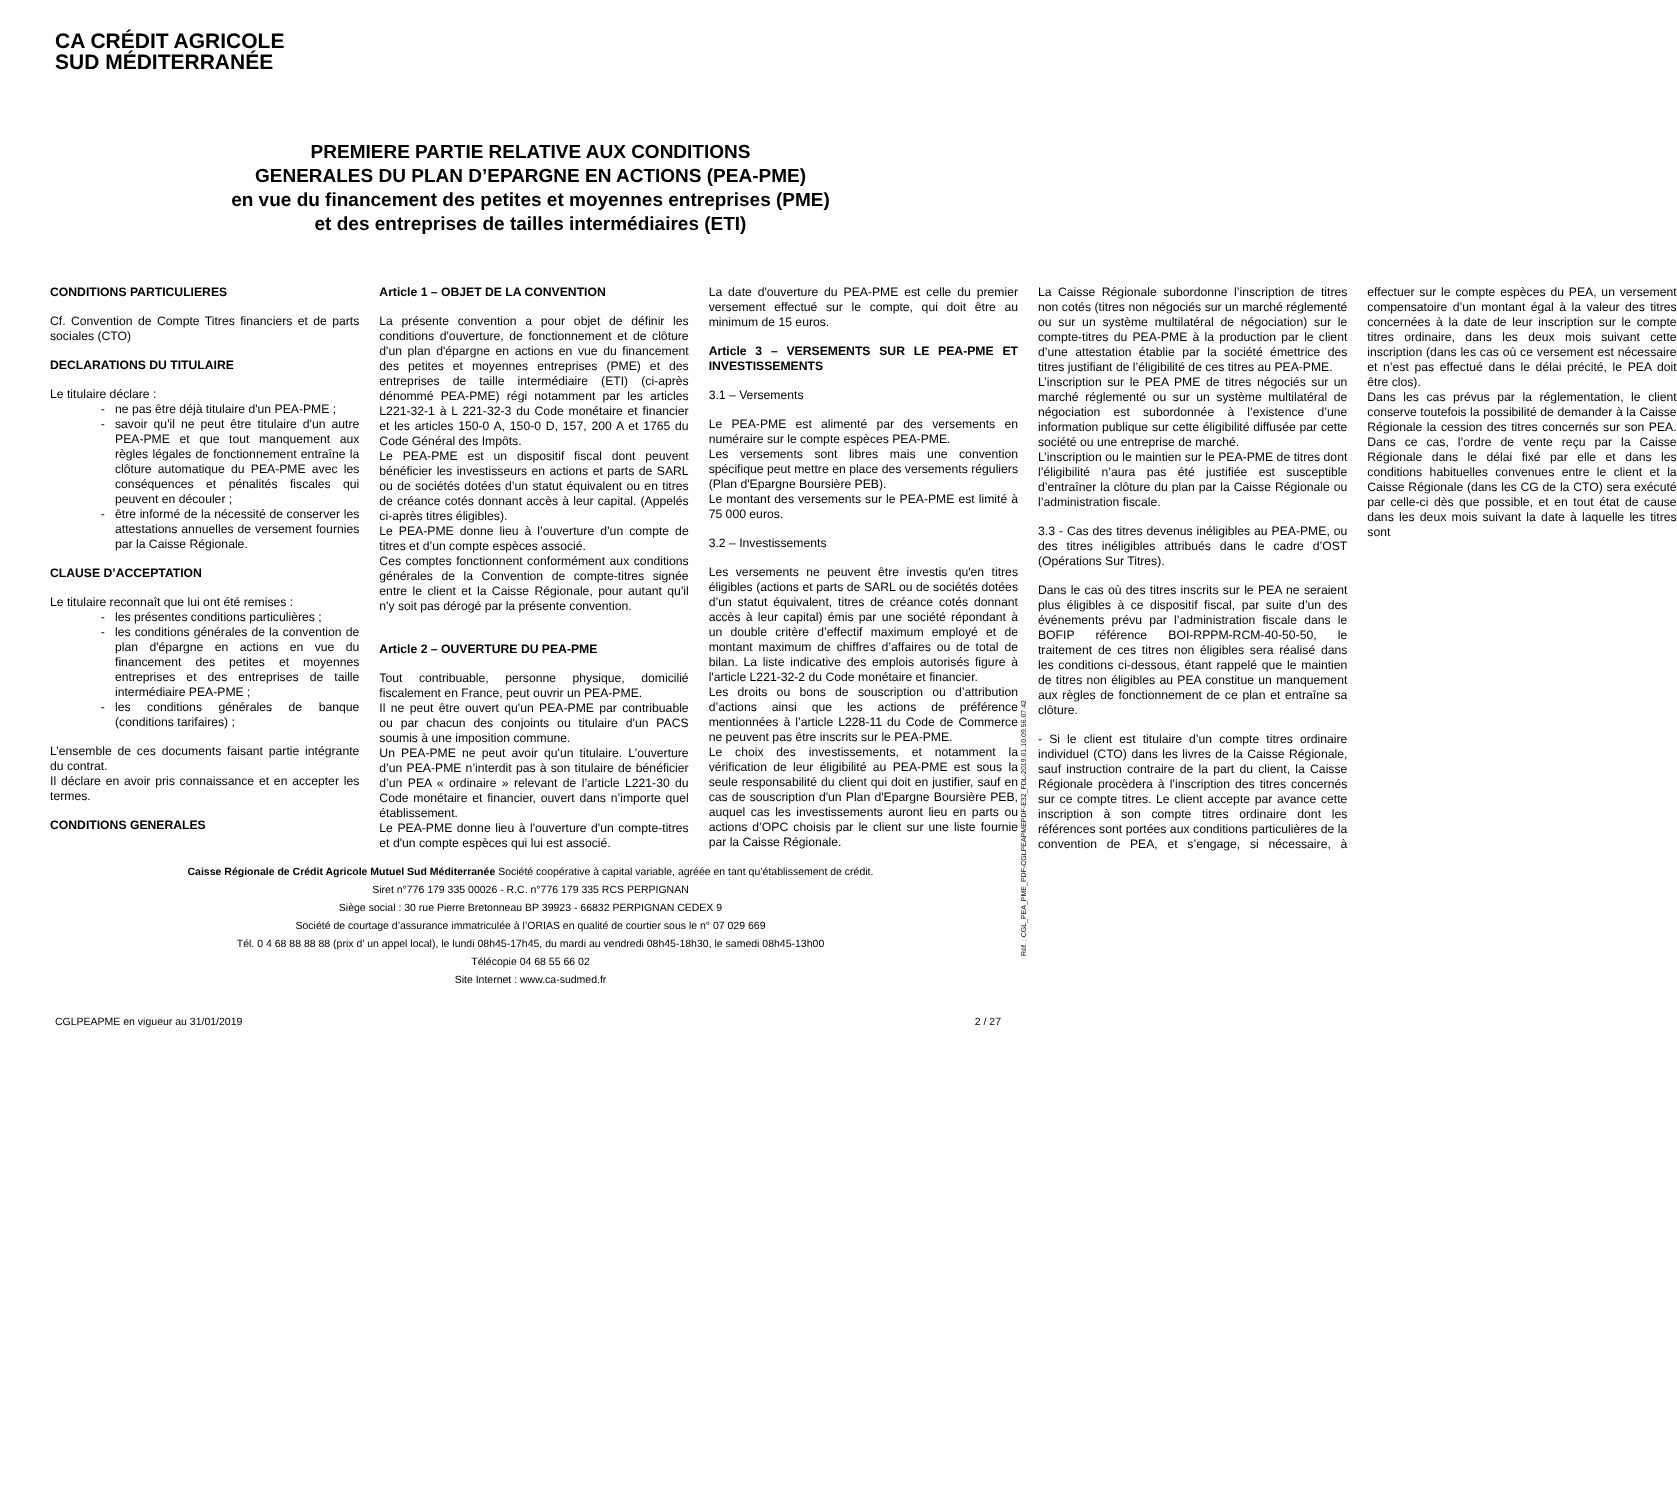CA CRÉDIT AGRICOLE
SUD MÉDITERRANÉE
PREMIERE PARTIE RELATIVE AUX CONDITIONS
GENERALES DU PLAN D’EPARGNE EN ACTIONS (PEA-PME)
en vue du financement des petites et moyennes entreprises (PME)
et des entreprises de tailles intermédiaires (ETI)
CONDITIONS PARTICULIERES
Cf. Convention de Compte Titres financiers et de parts sociales (CTO)
DECLARATIONS DU TITULAIRE
Le titulaire déclare :
ne pas être déjà titulaire d'un PEA-PME ;
savoir qu'il ne peut être titulaire d'un autre PEA-PME et que tout manquement aux règles légales de fonctionnement entraîne la clôture automatique du PEA-PME avec les conséquences et pénalités fiscales qui peuvent en découler ;
être informé de la nécessité de conserver les attestations annuelles de versement fournies par la Caisse Régionale.
CLAUSE D’ACCEPTATION
Le titulaire reconnaît que lui ont été remises :
les présentes conditions particulières ;
les conditions générales de la convention de plan d'épargne en actions en vue du financement des petites et moyennes entreprises et des entreprises de taille intermédiaire PEA-PME ;
les conditions générales de banque (conditions tarifaires) ;
L’ensemble de ces documents faisant partie intégrante du contrat.
Il déclare en avoir pris connaissance et en accepter les termes.
CONDITIONS GENERALES
Article 1 – OBJET DE LA CONVENTION
La présente convention a pour objet de définir les conditions d'ouverture, de fonctionnement et de clôture d'un plan d'épargne en actions en vue du financement des petites et moyennes entreprises (PME) et des entreprises de taille intermédiaire (ETI) (ci-après dénommé PEA-PME) régi notamment par les articles L221-32-1 à L 221-32-3 du Code monétaire et financier et les articles 150-0 A, 150-0 D, 157, 200 A et 1765 du Code Général des Impôts.
Le PEA-PME est un dispositif fiscal dont peuvent bénéficier les investisseurs en actions et parts de SARL ou de sociétés dotées d’un statut équivalent ou en titres de créance cotés donnant accès à leur capital. (Appelés ci-après titres éligibles).
Le PEA-PME donne lieu à l’ouverture d’un compte de titres et d’un compte espèces associé.
Ces comptes fonctionnent conformément aux conditions générales de la Convention de compte-titres signée entre le client et la Caisse Régionale, pour autant qu'il n'y soit pas dérogé par la présente convention.
Article 2 – OUVERTURE DU PEA-PME
Tout contribuable, personne physique, domicilié fiscalement en France, peut ouvrir un PEA-PME.
Il ne peut être ouvert qu'un PEA-PME par contribuable ou par chacun des conjoints ou titulaire d'un PACS soumis à une imposition commune.
Un PEA-PME ne peut avoir qu'un titulaire. L’ouverture d’un PEA-PME n’interdit pas à son titulaire de bénéficier d’un PEA « ordinaire » relevant de l’article L221-30 du Code monétaire et financier, ouvert dans n’importe quel établissement.
Le PEA-PME donne lieu à l'ouverture d'un compte-titres et d'un compte espèces qui lui est associé.
La date d'ouverture du PEA-PME est celle du premier versement effectué sur le compte, qui doit être au minimum de 15 euros.
Article 3 – VERSEMENTS SUR LE PEA-PME ET INVESTISSEMENTS
3.1 – Versements
Le PEA-PME est alimenté par des versements en numéraire sur le compte espèces PEA-PME.
Les versements sont libres mais une convention spécifique peut mettre en place des versements réguliers (Plan d'Epargne Boursière PEB).
Le montant des versements sur le PEA-PME est limité à 75 000 euros.
3.2 – Investissements
Les versements ne peuvent être investis qu'en titres éligibles (actions et parts de SARL ou de sociétés dotées d’un statut équivalent, titres de créance cotés donnant accès à leur capital) émis par une société répondant à un double critère d’effectif maximum employé et de montant maximum de chiffres d’affaires ou de total de bilan. La liste indicative des emplois autorisés figure à l'article L221-32-2 du Code monétaire et financier.
Les droits ou bons de souscription ou d’attribution d’actions ainsi que les actions de préférence mentionnées à l’article L228-11 du Code de Commerce ne peuvent pas être inscrits sur le PEA-PME.
Le choix des investissements, et notamment la vérification de leur éligibilité au PEA-PME est sous la seule responsabilité du client qui doit en justifier, sauf en cas de souscription d'un Plan d'Epargne Boursière PEB, auquel cas les investissements auront lieu en parts ou actions d’OPC choisis par le client sur une liste fournie par la Caisse Régionale.
La Caisse Régionale subordonne l’inscription de titres non cotés (titres non négociés sur un marché réglementé ou sur un système multilatéral de négociation) sur le compte-titres du PEA-PME à la production par le client d’une attestation établie par la société émettrice des titres justifiant de l’éligibilité de ces titres au PEA-PME.
L’inscription sur le PEA PME de titres négociés sur un marché réglementé ou sur un système multilatéral de négociation est subordonnée à l’existence d’une information publique sur cette éligibilité diffusée par cette société ou une entreprise de marché.
L’inscription ou le maintien sur le PEA-PME de titres dont l’éligibilité n’aura pas été justifiée est susceptible d’entraîner la clôture du plan par la Caisse Régionale ou l’administration fiscale.
3.3 - Cas des titres devenus inéligibles au PEA-PME, ou des titres inéligibles attribués dans le cadre d’OST (Opérations Sur Titres).
Dans le cas où des titres inscrits sur le PEA ne seraient plus éligibles à ce dispositif fiscal, par suite d’un des événements prévu par l’administration fiscale dans le BOFIP référence BOI-RPPM-RCM-40-50-50, le traitement de ces titres non éligibles sera réalisé dans les conditions ci-dessous, étant rappelé que le maintien de titres non éligibles au PEA constitue un manquement aux règles de fonctionnement de ce plan et entraîne sa clôture.
- Si le client est titulaire d’un compte titres ordinaire individuel (CTO) dans les livres de la Caisse Régionale, sauf instruction contraire de la part du client, la Caisse Régionale procèdera à l’inscription des titres concernés sur ce compte titres. Le client accepte par avance cette inscription à son compte titres ordinaire dont les références sont portées aux conditions particulières de la convention de PEA, et s’engage, si nécessaire, à effectuer sur le compte espèces du PEA, un versement compensatoire d’un montant égal à la valeur des titres concernées à la date de leur inscription sur le compte titres ordinaire, dans les deux mois suivant cette inscription (dans les cas où ce versement est nécessaire et n’est pas effectué dans le délai précité, le PEA doit être clos).
Dans les cas prévus par la réglementation, le client conserve toutefois la possibilité de demander à la Caisse Régionale la cession des titres concernés sur son PEA. Dans ce cas, l’ordre de vente reçu par la Caisse Régionale dans le délai fixé par elle et dans les conditions habituelles convenues entre le client et la Caisse Régionale (dans les CG de la CTO) sera exécuté par celle-ci dès que possible, et en tout état de cause dans les deux mois suivant la date à laquelle les titres sont
Caisse Régionale de Crédit Agricole Mutuel Sud Méditerranée Société coopérative à capital variable, agréée en tant qu’établissement de crédit.
Siret n°776 179 335 00026 - R.C. n°776 179 335 RCS PERPIGNAN
Siège social : 30 rue Pierre Bretonneau BP 39923 - 66832 PERPIGNAN CEDEX 9
Société de courtage d’assurance immatriculée à l’ORIAS en qualité de courtier sous le n° 07 029 669
Tél. 0 4 68 88 88 88 (prix d’ un appel local), le lundi 08h45-17h45, du mardi au vendredi 08h45-18h30, le samedi 08h45-13h00
Télécopie 04 68 55 66 02
Site Internet : www.ca-sudmed.fr
CGLPEAPME en vigueur au 31/01/2019
2 / 27
Réf. : CGL_PEA_PME_PDF-CGLPEAPMEPDF-E32_FDL-2019.01.10.09.56.07.42